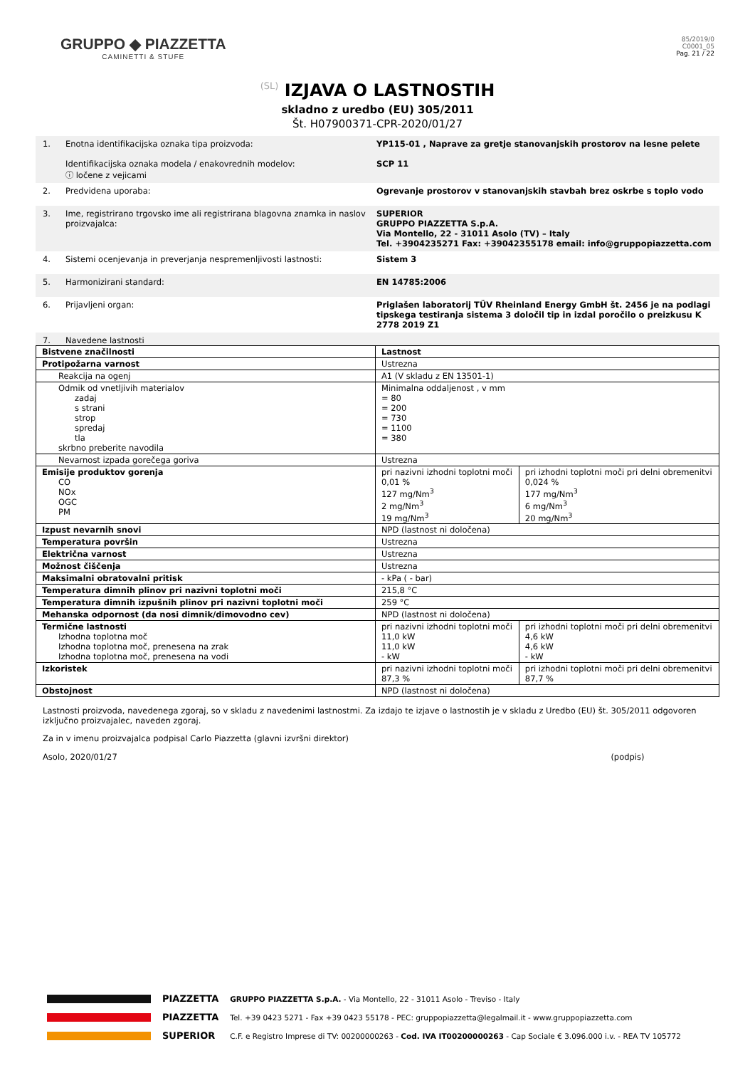GRUPPO ◆ PIAZZETTA
CAMINETTI & STUFE
85/2019/0
C0001_05
Pag. 21 / 22
(SL) IZJAVA O LASTNOSTIH
skladno z uredbo (EU) 305/2011
Št. H07900371-CPR-2020/01/27
1. Enotna identifikacijska oznaka tipa proizvoda:
Identifikacijska oznaka modela / enakovrednih modelov:
ⓘ ločene z vejicami
YP115-01 , Naprave za gretje stanovanjskih prostorov na lesne pelete
SCP 11
2. Predvidena uporaba: Ogrevanje prostorov v stanovanjskih stavbah brez oskrbe s toplo vodo
3. Ime, registrirano trgovsko ime ali registrirana blagovna znamka in naslov proizvajalca:
SUPERIOR
GRUPPO PIAZZETTA S.p.A.
Via Montello, 22 - 31011 Asolo (TV) – Italy
Tel. +3904235271 Fax: +39042355178 email: info@gruppopiazzetta.com
4. Sistemi ocenjevanja in preverjanja nespremenljivosti lastnosti: Sistem 3
5. Harmonizirani standard: EN 14785:2006
6. Prijavljeni organ: Priglašen laboratorij TÜV Rheinland Energy GmbH št. 2456 je na podlagi tipskega testiranja sistema 3 določil tip in izdal poročilo o preizkusu K 2778 2019 Z1
7. Navedene lastnosti
| Bistvene značilnosti | Lastnost | |
| Protipožarna varnost | Ustrezna | |
| Reakcija na ogenj | A1 (V skladu z EN 13501-1) | |
| Odmik od vnetljivih materialov zadaj s strani strop spredaj tla skrbno preberite navodila | Minimalna oddaljenost , v mm = 80 = 200 = 730 = 1100 = 380 | |
| Nevarnost izpada gorečega goriva | Ustrezna | |
| Emisije produktov gorenja CO NOx OGC PM | pri nazivni izhodni toplotni moči 0,01 % 127 mg/Nm<sup>3</sup> 2 mg/Nm<sup>3</sup> 19 mg/Nm<sup>3</sup> | pri izhodni toplotni moči pri delni obremenitvi 0,024 % 177 mg/Nm<sup>3</sup> 6 mg/Nm<sup>3</sup> 20 mg/Nm<sup>3</sup> |
| Izpust nevarnih snovi | NPD (lastnost ni določena) | |
| Temperatura površin | Ustrezna | |
| Električna varnost | Ustrezna | |
| Možnost čiščenja | Ustrezna | |
| Maksimalni obratovalni pritisk | - kPa ( - bar) | |
| Temperatura dimnih plinov pri nazivni toplotni moči | 215,8 °C | |
| Temperatura dimnih izpušnih plinov pri nazivni toplotni moči | 259 °C | |
| Mehanska odpornost (da nosi dimnik/dimovodno cev) | NPD (lastnost ni določena) | |
| Termične lastnosti Izhodna toplotna moč Izhodna toplotna moč, prenesena na zrak Izhodna toplotna moč, prenesena na vodi | pri nazivni izhodni toplotni moči 11,0 kW 11,0 kW - kW | pri izhodni toplotni moči pri delni obremenitvi 4,6 kW 4,6 kW - kW |
| Izkoristek | pri nazivni izhodni toplotni moči 87,3 % | pri izhodni toplotni moči pri delni obremenitvi 87,7 % |
| Obstojnost | NPD (lastnost ni določena) | |
Lastnosti proizvoda, navedenega zgoraj, so v skladu z navedenimi lastnostmi. Za izdajo te izjave o lastnostih je v skladu z Uredbo (EU) št. 305/2011 odgovoren izključno proizvajalec, naveden zgoraj.
Za in v imenu proizvajalca podpisal Carlo Piazzetta (glavni izvršni direktor)
Asolo, 2020/01/27 (podpis)
PIAZZETTA
PIAZZETTA
SUPERIOR
GRUPPO PIAZZETTA S.p.A. - Via Montello, 22 - 31011 Asolo - Treviso - Italy
Tel. +39 0423 5271 - Fax +39 0423 55178 - PEC: gruppopiazzetta@legalmail.it - www.gruppopiazzetta.com
C.F. e Registro Imprese di TV: 00200000263 - Cod. IVA IT00200000263 - Cap Sociale € 3.096.000 i.v. - REA TV 105772